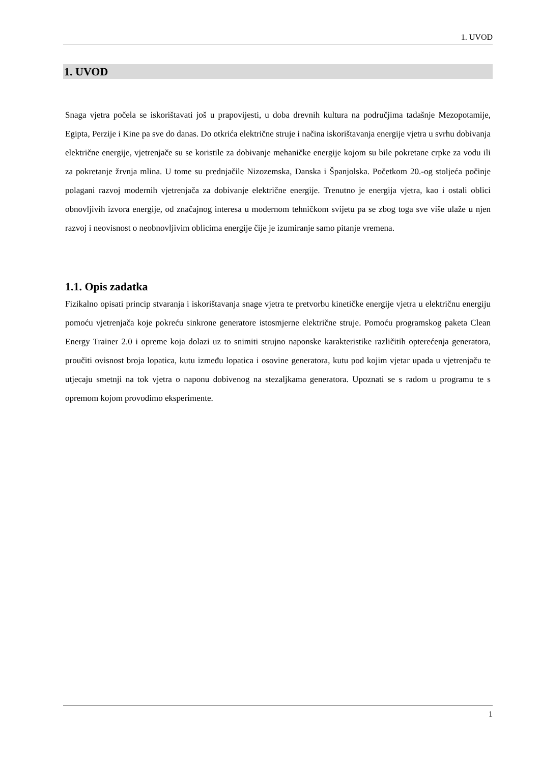1. UVOD
1. UVOD
Snaga vjetra počela se iskorištavati još u prapovijesti, u doba drevnih kultura na područjima tadašnje Mezopotamije, Egipta, Perzije i Kine pa sve do danas. Do otkrića električne struje i načina iskorištavanja energije vjetra u svrhu dobivanja električne energije, vjetrenjače su se koristile za dobivanje mehaničke energije kojom su bile pokretane crpke za vodu ili za pokretanje žrvnja mlina. U tome su prednjačile Nizozemska, Danska i Španjolska. Početkom 20.-og stoljeća počinje polagani razvoj modernih vjetrenjača za dobivanje električne energije. Trenutno je energija vjetra, kao i ostali oblici obnovljivih izvora energije, od značajnog interesa u modernom tehničkom svijetu pa se zbog toga sve više ulaže u njen razvoj i neovisnost o neobnovljivim oblicima energije čije je izumiranje samo pitanje vremena.
1.1. Opis zadatka
Fizikalno opisati princip stvaranja i iskorištavanja snage vjetra te pretvorbu kinetičke energije vjetra u električnu energiju pomoću vjetrenjača koje pokreću sinkrone generatore istosmjerne električne struje. Pomoću programskog paketa Clean Energy Trainer 2.0 i opreme koja dolazi uz to snimiti strujno naponske karakteristike različitih opterećenja generatora, proučiti ovisnost broja lopatica, kutu između lopatica i osovine generatora, kutu pod kojim vjetar upada u vjetrenjaču te utjecaju smetnji na tok vjetra o naponu dobivenog na stezaljkama generatora. Upoznati se s radom u programu te s opremom kojom provodimo eksperimente.
1